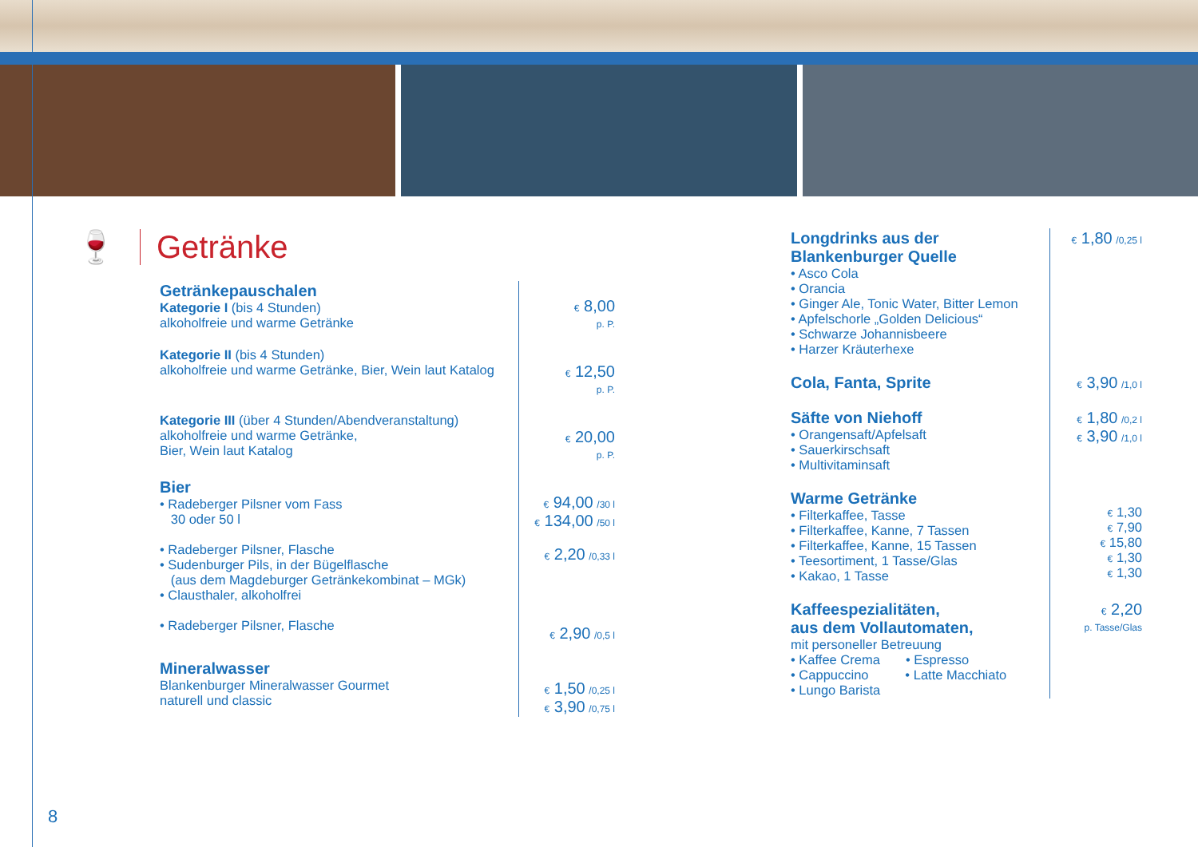🍷
Getränke
| Getränkepauschalen Kategorie I (bis 4 Stunden) alkoholfreie und warme Getränke | € 8,00 p. P. |
| Kategorie II (bis 4 Stunden) alkoholfreie und warme Getränke, Bier, Wein laut Katalog | € 12,50 p. P. |
| Kategorie III (über 4 Stunden/Abendveranstaltung) alkoholfreie und warme Getränke, Bier, Wein laut Katalog | € 20,00 p. P. |
| Bier • Radeberger Pilsner vom Fass 30 oder 50 l • Radeberger Pilsner, Flasche • Sudenburger Pils, in der Bügelflasche (aus dem Magdeburger Getränkekombinat – MGk) • Clausthaler, alkoholfrei • Radeberger Pilsner, Flasche | € 94,00 /30 l € 134,00 /50 l € 2,20 /0,33 l € 2,90 /0,5 l |
| Mineralwasser Blankenburger Mineralwasser Gourmet naturell und classic | € 1,50 /0,25 l € 3,90 /0,75 l |
| Longdrinks aus der Blankenburger Quelle • Asco Cola • Orancia • Ginger Ale, Tonic Water, Bitter Lemon • Apfelschorle „Golden Delicious“ • Schwarze Johannisbeere • Harzer Kräuterhexe | € 1,80 /0,25 l |
| Cola, Fanta, Sprite | € 3,90 /1,0 l |
| Säfte von Niehoff • Orangensaft/Apfelsaft • Sauerkirschsaft • Multivitaminsaft | € 1,80 /0,2 l € 3,90 /1,0 l |
| Warme Getränke • Filterkaffee, Tasse • Filterkaffee, Kanne, 7 Tassen • Filterkaffee, Kanne, 15 Tassen • Teesortiment, 1 Tasse/Glas • Kakao, 1 Tasse | € 1,30 € 7,90 € 15,80 € 1,30 € 1,30 |
| Kaffeespezialitäten, aus dem Vollautomaten, mit personeller Betreuung • Kaffee Crema • Espresso • Cappuccino • Latte Macchiato • Lungo Barista | € 2,20 p. Tasse/Glas |
8